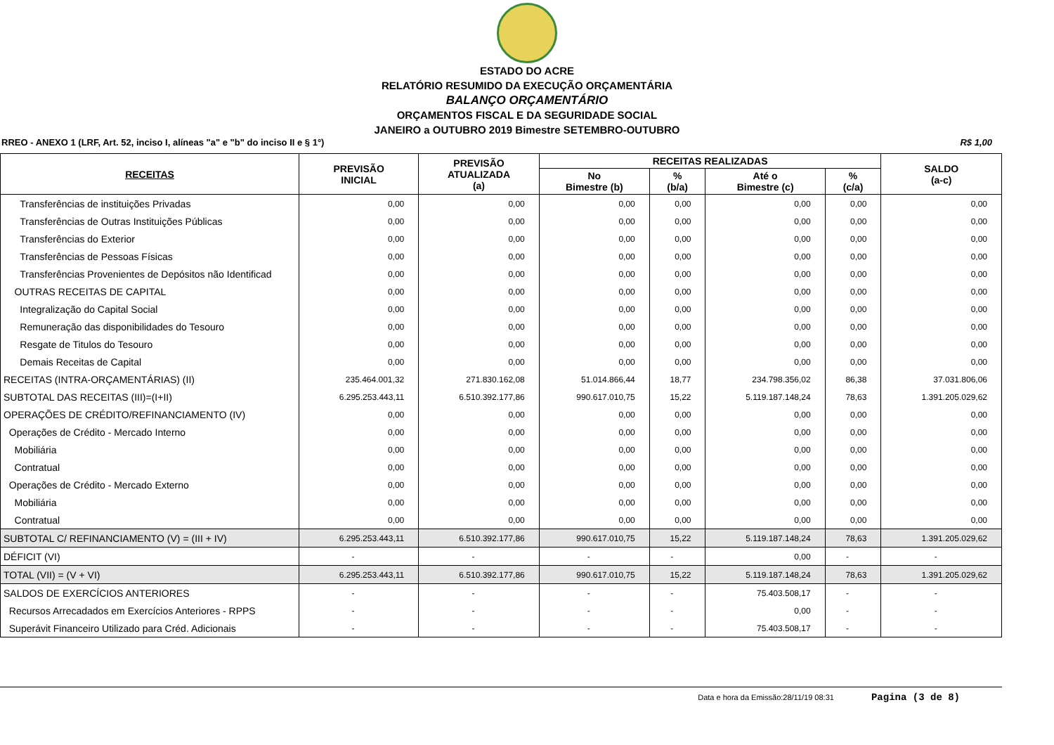ESTADO DO ACRE
RELATÓRIO RESUMIDO DA EXECUÇÃO ORÇAMENTÁRIA
BALANÇO ORÇAMENTÁRIO
ORÇAMENTOS FISCAL E DA SEGURIDADE SOCIAL
JANEIRO a OUTUBRO 2019 Bimestre SETEMBRO-OUTUBRO
RREO - ANEXO 1 (LRF, Art. 52, inciso I, alíneas "a" e "b" do inciso II e § 1°) R$ 1,00
| RECEITAS | PREVISÃO INICIAL | PREVISÃO ATUALIZADA (a) | RECEITAS REALIZADAS | | | | SALDO (a-c) |
| --- | --- | --- | --- | --- | --- | --- | --- |
| | | | No Bimestre (b) | % (b/a) | Até o Bimestre (c) | % (c/a) | |
| Transferências de instituições Privadas | 0,00 | 0,00 | 0,00 | 0,00 | 0,00 | 0,00 | 0,00 |
| Transferências de Outras Instituições Públicas | 0,00 | 0,00 | 0,00 | 0,00 | 0,00 | 0,00 | 0,00 |
| Transferências do Exterior | 0,00 | 0,00 | 0,00 | 0,00 | 0,00 | 0,00 | 0,00 |
| Transferências de Pessoas Físicas | 0,00 | 0,00 | 0,00 | 0,00 | 0,00 | 0,00 | 0,00 |
| Transferências Provenientes de Depósitos não Identificad | 0,00 | 0,00 | 0,00 | 0,00 | 0,00 | 0,00 | 0,00 |
| OUTRAS RECEITAS DE CAPITAL | 0,00 | 0,00 | 0,00 | 0,00 | 0,00 | 0,00 | 0,00 |
| Integralização do Capital Social | 0,00 | 0,00 | 0,00 | 0,00 | 0,00 | 0,00 | 0,00 |
| Remuneração das disponibilidades do Tesouro | 0,00 | 0,00 | 0,00 | 0,00 | 0,00 | 0,00 | 0,00 |
| Resgate de Titulos do Tesouro | 0,00 | 0,00 | 0,00 | 0,00 | 0,00 | 0,00 | 0,00 |
| Demais Receitas de Capital | 0,00 | 0,00 | 0,00 | 0,00 | 0,00 | 0,00 | 0,00 |
| RECEITAS (INTRA-ORÇAMENTÁRIAS) (II) | 235.464.001,32 | 271.830.162,08 | 51.014.866,44 | 18,77 | 234.798.356,02 | 86,38 | 37.031.806,06 |
| SUBTOTAL DAS RECEITAS (III)=(I+II) | 6.295.253.443,11 | 6.510.392.177,86 | 990.617.010,75 | 15,22 | 5.119.187.148,24 | 78,63 | 1.391.205.029,62 |
| OPERAÇÕES DE CRÉDITO/REFINANCIAMENTO (IV) | 0,00 | 0,00 | 0,00 | 0,00 | 0,00 | 0,00 | 0,00 |
| Operações de Crédito - Mercado Interno | 0,00 | 0,00 | 0,00 | 0,00 | 0,00 | 0,00 | 0,00 |
| Mobiliária | 0,00 | 0,00 | 0,00 | 0,00 | 0,00 | 0,00 | 0,00 |
| Contratual | 0,00 | 0,00 | 0,00 | 0,00 | 0,00 | 0,00 | 0,00 |
| Operações de Crédito - Mercado Externo | 0,00 | 0,00 | 0,00 | 0,00 | 0,00 | 0,00 | 0,00 |
| Mobiliária | 0,00 | 0,00 | 0,00 | 0,00 | 0,00 | 0,00 | 0,00 |
| Contratual | 0,00 | 0,00 | 0,00 | 0,00 | 0,00 | 0,00 | 0,00 |
| SUBTOTAL C/ REFINANCIAMENTO (V) = (III + IV) | 6.295.253.443,11 | 6.510.392.177,86 | 990.617.010,75 | 15,22 | 5.119.187.148,24 | 78,63 | 1.391.205.029,62 |
| DÉFICIT (VI) | - | - | - | - | 0,00 | - | - |
| TOTAL (VII) = (V + VI) | 6.295.253.443,11 | 6.510.392.177,86 | 990.617.010,75 | 15,22 | 5.119.187.148,24 | 78,63 | 1.391.205.029,62 |
| SALDOS DE EXERCÍCIOS ANTERIORES | - | - | - | - | 75.403.508,17 | - | - |
| Recursos Arrecadados em Exercícios Anteriores - RPPS | - | - | - | - | 0,00 | - | - |
| Superávit Financeiro Utilizado para Créd. Adicionais | - | - | - | - | 75.403.508,17 | - | - |
Data e hora da Emissão:28/11/19 08:31 Pagina (3 de 8)